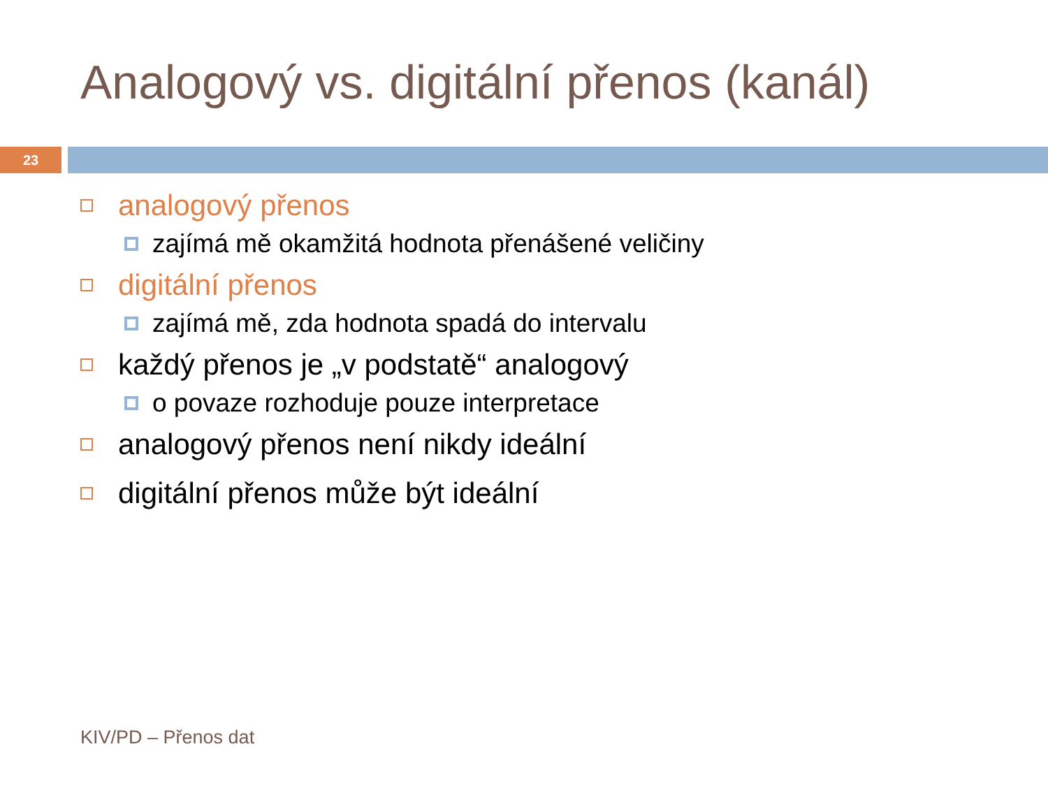Analogový vs. digitální přenos (kanál)
23
analogový přenos
zajímá mě okamžitá hodnota přenášené veličiny
digitální přenos
zajímá mě, zda hodnota spadá do intervalu
každý přenos je „v podstatě“ analogový
o povaze rozhoduje pouze interpretace
analogový přenos není nikdy ideální
digitální přenos může být ideální
KIV/PD – Přenos dat